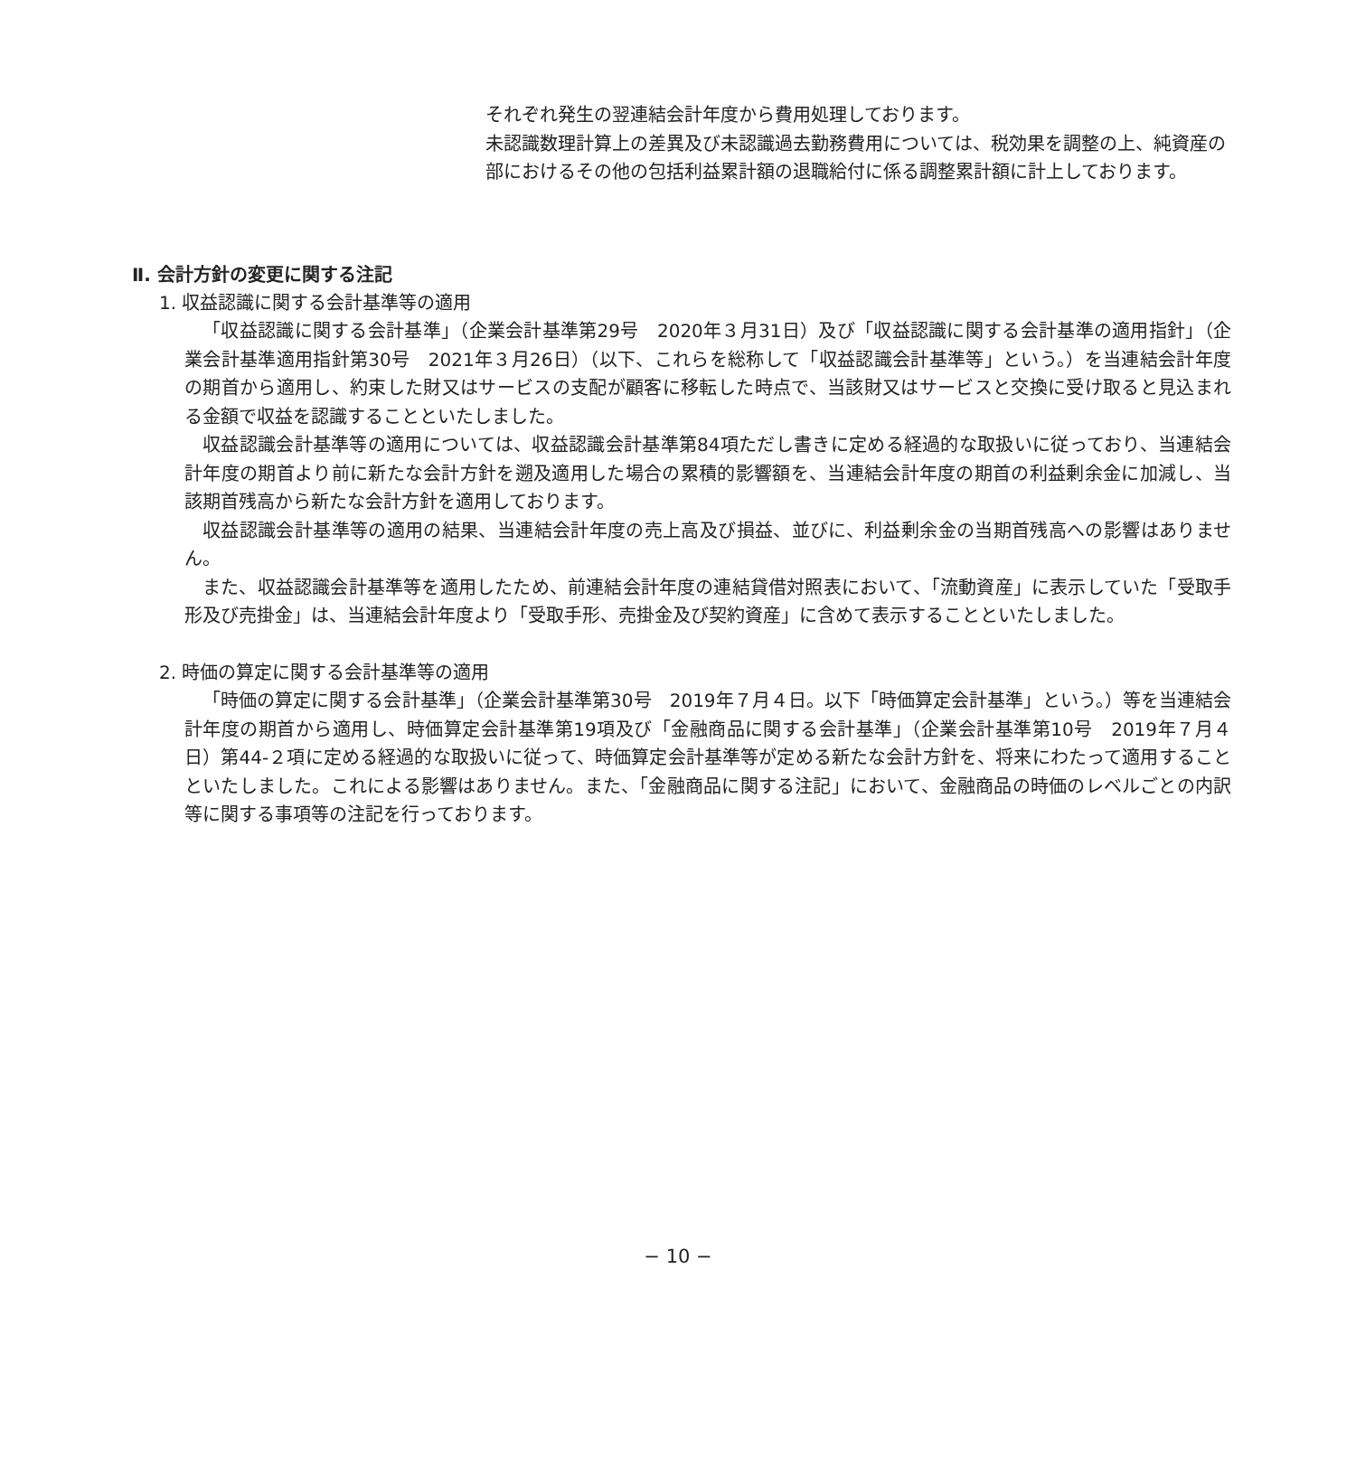それぞれ発生の翌連結会計年度から費用処理しております。
未認識数理計算上の差異及び未認識過去勤務費用については、税効果を調整の上、純資産の部におけるその他の包括利益累計額の退職給付に係る調整累計額に計上しております。
Ⅱ. 会計方針の変更に関する注記
1. 収益認識に関する会計基準等の適用
「収益認識に関する会計基準」（企業会計基準第29号　2020年３月31日）及び「収益認識に関する会計基準の適用指針」（企業会計基準適用指針第30号　2021年３月26日）（以下、これらを総称して「収益認識会計基準等」という。）を当連結会計年度の期首から適用し、約束した財又はサービスの支配が顧客に移転した時点で、当該財又はサービスと交換に受け取ると見込まれる金額で収益を認識することといたしました。
収益認識会計基準等の適用については、収益認識会計基準第84項ただし書きに定める経過的な取扱いに従っており、当連結会計年度の期首より前に新たな会計方針を遡及適用した場合の累積的影響額を、当連結会計年度の期首の利益剰余金に加減し、当該期首残高から新たな会計方針を適用しております。
収益認識会計基準等の適用の結果、当連結会計年度の売上高及び損益、並びに、利益剰余金の当期首残高への影響はありません。
また、収益認識会計基準等を適用したため、前連結会計年度の連結貸借対照表において、「流動資産」に表示していた「受取手形及び売掛金」は、当連結会計年度より「受取手形、売掛金及び契約資産」に含めて表示することといたしました。
2. 時価の算定に関する会計基準等の適用
「時価の算定に関する会計基準」（企業会計基準第30号　2019年７月４日。以下「時価算定会計基準」という。）等を当連結会計年度の期首から適用し、時価算定会計基準第19項及び「金融商品に関する会計基準」（企業会計基準第10号　2019年７月４日）第44-２項に定める経過的な取扱いに従って、時価算定会計基準等が定める新たな会計方針を、将来にわたって適用することといたしました。これによる影響はありません。また、「金融商品に関する注記」において、金融商品の時価のレベルごとの内訳等に関する事項等の注記を行っております。
− 10 −